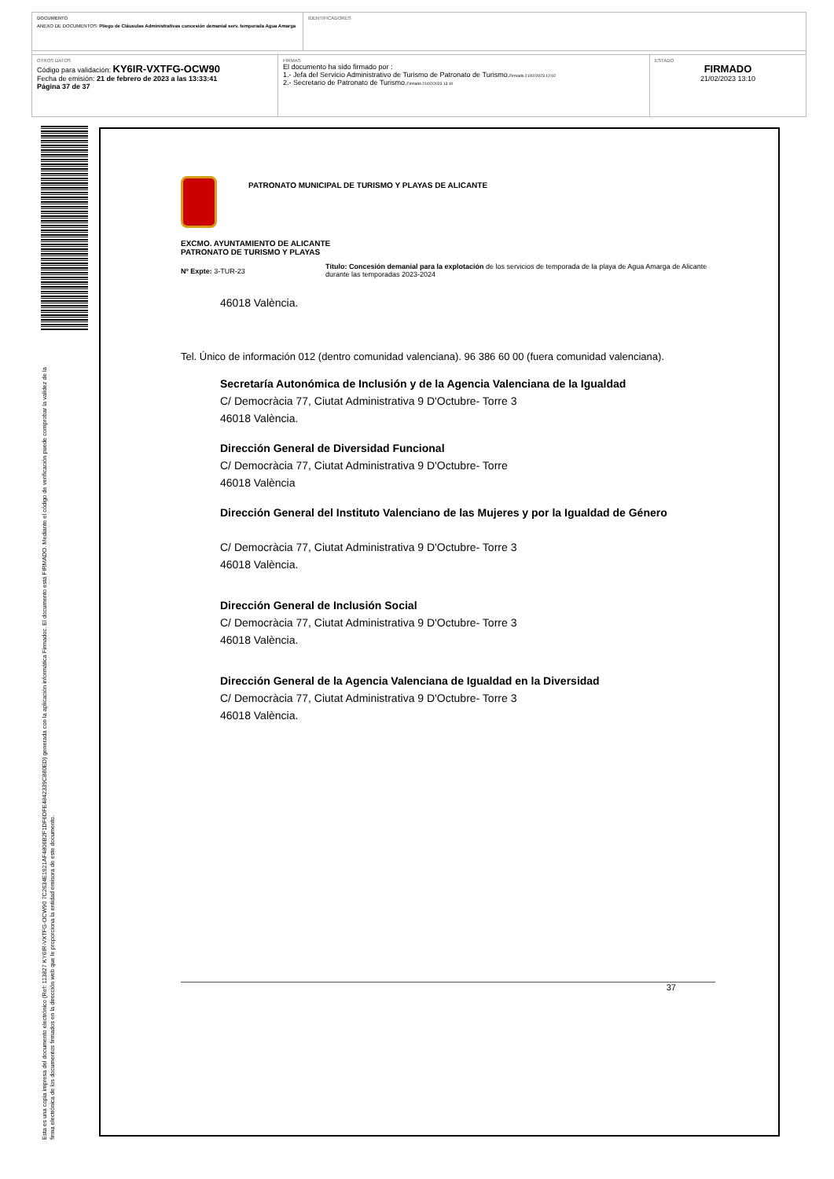DOCUMENTO
ANEXO DE DOCUMENTOS: Pliego de Cláusulas Administrativas concesión demanial serv. temporada Agua Amarga
IDENTIFICADORES
OTROS DATOS
Código para validación: KY6IR-VXTFG-OCW90
Fecha de emisión: 21 de febrero de 2023 a las 13:33:41
Página 37 de 37
FIRMAS
El documento ha sido firmado por :
1.- Jefa del Servicio Administrativo de Turismo de Patronato de Turismo.Firmado 21/02/2023 12:02
2.- Secretario de Patronato de Turismo.Firmado 21/02/2023 13:10
ESTADO
FIRMADO
21/02/2023 13:10
Esta es una copia impresa del documento electrónico (Ref: 113827 KY6IR-VXTFG-OCW90 7C2634E1921AF4806B2F1DF6DFE4842339C880ED) generada con la aplicación informática Firmadoc. El documento está FIRMADO. Mediante el código de verificación puede comprobar la validez de la firma electrónica de los documentos firmados en la dirección web que le proporciona la entidad emisora de este documento.
PATRONATO MUNICIPAL DE TURISMO Y PLAYAS DE ALICANTE
EXCMO. AYUNTAMIENTO DE ALICANTE
PATRONATO DE TURISMO Y PLAYAS
Nº Expte: 3-TUR-23
Título: Concesión demanial para la explotación de los servicios de temporada de la playa de Agua Amarga de Alicante durante las temporadas 2023-2024
46018 València.
Tel. Único de información 012 (dentro comunidad valenciana). 96 386 60 00 (fuera comunidad valenciana).
Secretaría Autonómica de Inclusión y de la Agencia Valenciana de la Igualdad
C/ Democràcia 77, Ciutat Administrativa 9 D'Octubre- Torre 3
46018 València.
Dirección General de Diversidad Funcional
C/ Democràcia 77, Ciutat Administrativa 9 D'Octubre- Torre
46018 València
Dirección General del Instituto Valenciano de las Mujeres y por la Igualdad de Género
C/ Democràcia 77, Ciutat Administrativa 9 D'Octubre- Torre 3
46018 València.
Dirección General de Inclusión Social
C/ Democràcia 77, Ciutat Administrativa 9 D'Octubre- Torre 3
46018 València.
Dirección General de la Agencia Valenciana de Igualdad en la Diversidad
C/ Democràcia 77, Ciutat Administrativa 9 D'Octubre- Torre 3
46018 València.
37